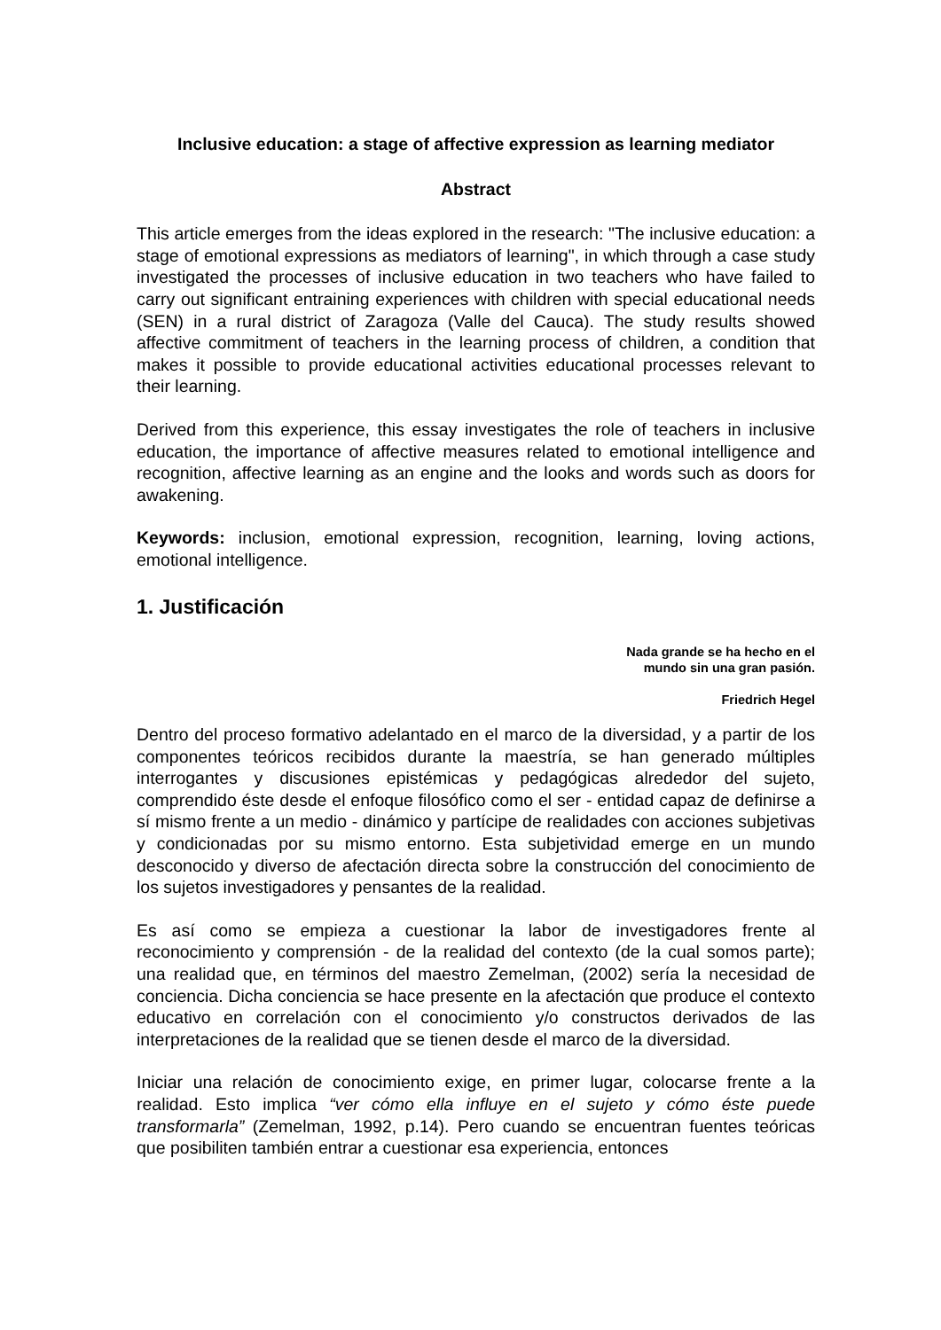Inclusive education: a stage of affective expression as learning mediator
Abstract
This article emerges from the ideas explored in the research: "The inclusive education: a stage of emotional expressions as mediators of learning", in which through a case study investigated the processes of inclusive education in two teachers who have failed to carry out significant entraining experiences with children with special educational needs (SEN) in a rural district of Zaragoza (Valle del Cauca). The study results showed affective commitment of teachers in the learning process of children, a condition that makes it possible to provide educational activities educational processes relevant to their learning.
Derived from this experience, this essay investigates the role of teachers in inclusive education, the importance of affective measures related to emotional intelligence and recognition, affective learning as an engine and the looks and words such as doors for awakening.
Keywords: inclusion, emotional expression, recognition, learning, loving actions, emotional intelligence.
1. Justificación
Nada grande se ha hecho en el
mundo sin una gran pasión.
Friedrich Hegel
Dentro del proceso formativo adelantado en el marco de la diversidad, y a partir de los componentes teóricos recibidos durante la maestría, se han generado múltiples interrogantes y discusiones epistémicas y pedagógicas alrededor del sujeto, comprendido éste desde el enfoque filosófico como el ser - entidad capaz de definirse a sí mismo frente a un medio - dinámico y partícipe de realidades con acciones subjetivas y condicionadas por su mismo entorno. Esta subjetividad emerge en un mundo desconocido y diverso de afectación directa sobre la construcción del conocimiento de los sujetos investigadores y pensantes de la realidad.
Es así como se empieza a cuestionar la labor de investigadores frente al reconocimiento y comprensión - de la realidad del contexto (de la cual somos parte); una realidad que, en términos del maestro Zemelman, (2002) sería la necesidad de conciencia. Dicha conciencia se hace presente en la afectación que produce el contexto educativo en correlación con el conocimiento y/o constructos derivados de las interpretaciones de la realidad que se tienen desde el marco de la diversidad.
Iniciar una relación de conocimiento exige, en primer lugar, colocarse frente a la realidad. Esto implica “ver cómo ella influye en el sujeto y cómo éste puede transformarla” (Zemelman, 1992, p.14). Pero cuando se encuentran fuentes teóricas que posibiliten también entrar a cuestionar esa experiencia, entonces